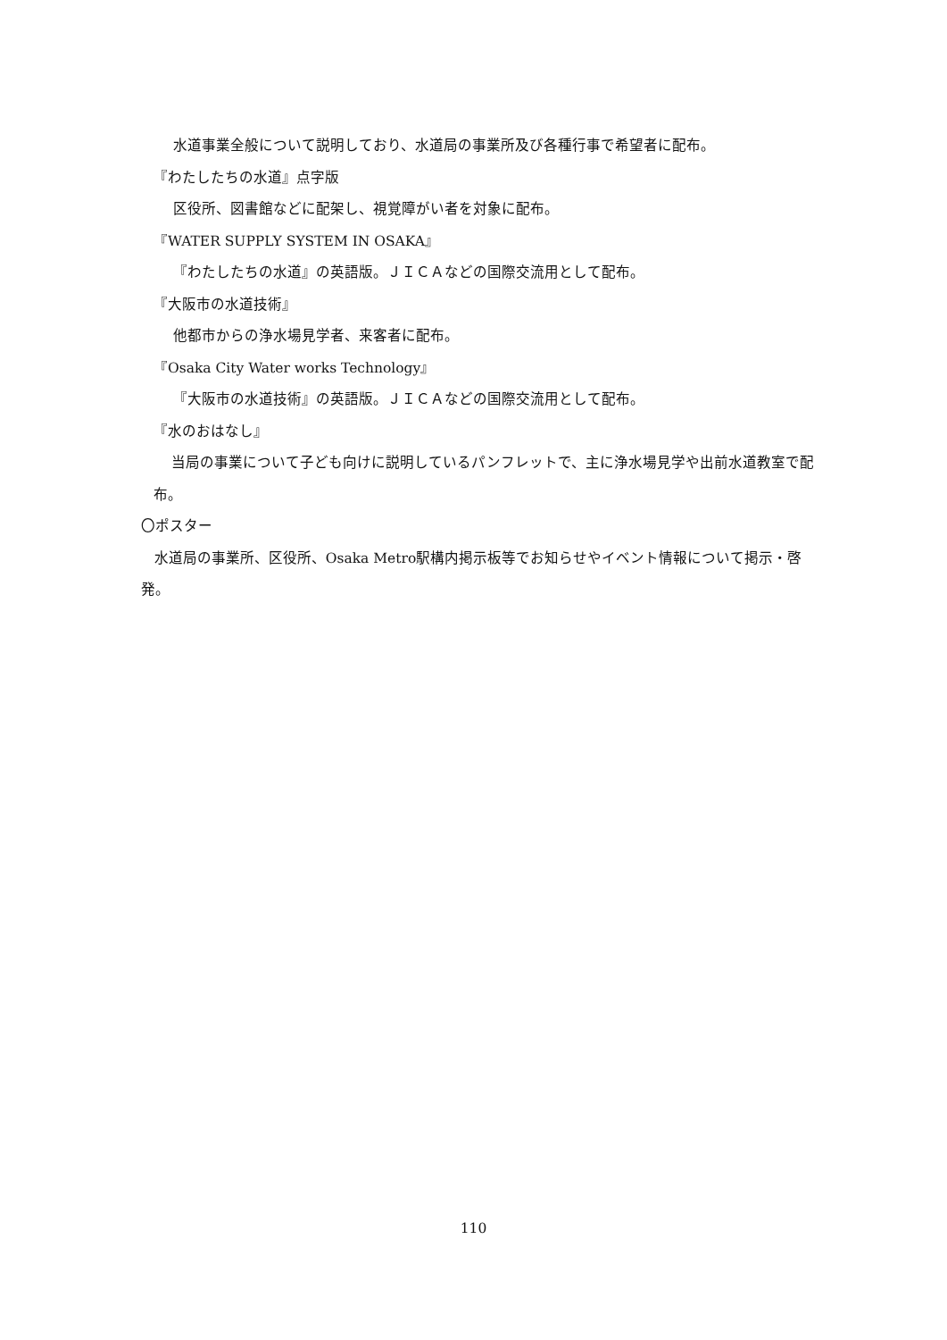水道事業全般について説明しており、水道局の事業所及び各種行事で希望者に配布。
『わたしたちの水道』点字版
区役所、図書館などに配架し、視覚障がい者を対象に配布。
『WATER SUPPLY SYSTEM IN OSAKA』
『わたしたちの水道』の英語版。ＪＩＣＡなどの国際交流用として配布。
『大阪市の水道技術』
他都市からの浄水場見学者、来客者に配布。
『Osaka City Water works Technology』
『大阪市の水道技術』の英語版。ＪＩＣＡなどの国際交流用として配布。
『水のおはなし』
当局の事業について子ども向けに説明しているパンフレットで、主に浄水場見学や出前水道教室で配布。
〇ポスター
水道局の事業所、区役所、Osaka Metro駅構内掲示板等でお知らせやイベント情報について掲示・啓発。
110